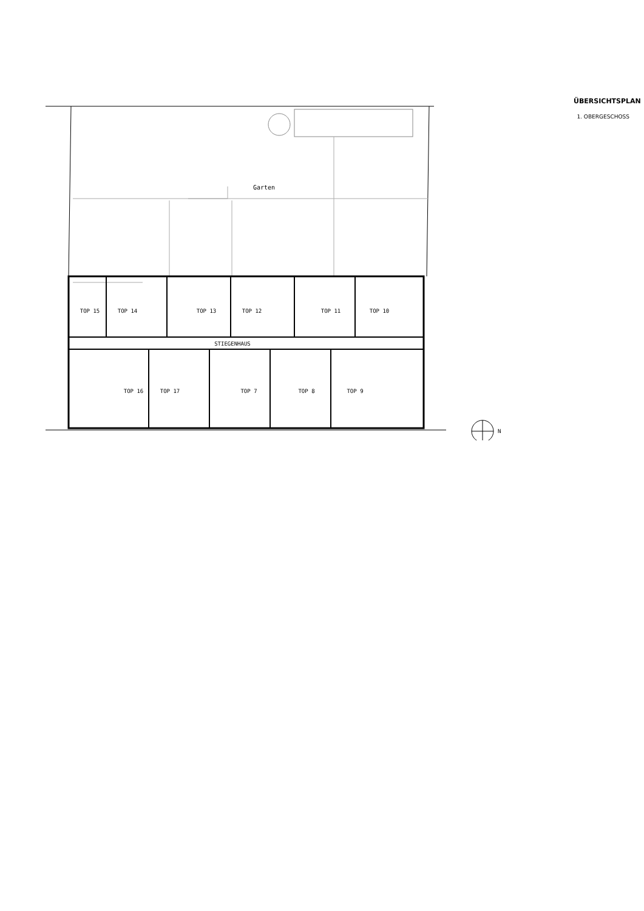Garten
TOP 15
TOP 14
TOP 13
TOP 12
TOP 11
TOP 10
STIEGENHAUS
TOP 16
TOP 17
TOP 7
TOP 8
TOP 9
N
ÜBERSICHTSPLAN
1. OBERGESCHOSS